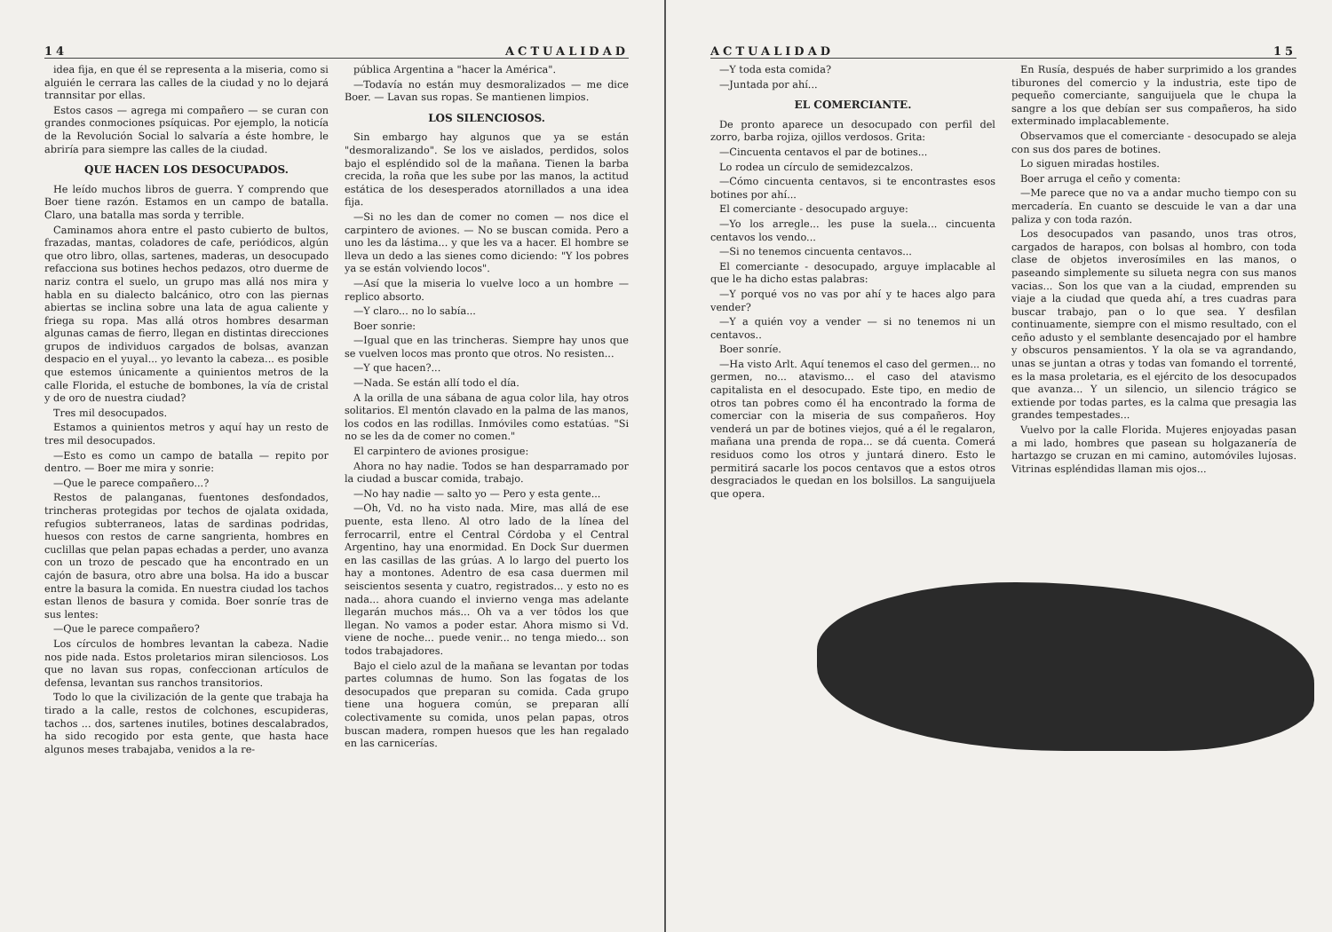14 ACTUALIDAD
idea fija, en que él se representa a la miseria, como si alguién le cerrara las calles de la ciudad y no lo dejará trannsitar por ellas.
Estos casos — agrega mi compañero — se curan con grandes conmociones psíquicas. Por ejemplo, la noticía de la Revolución Social lo salvaría a éste hombre, le abriría para siempre las calles de la ciudad.
QUE HACEN LOS DESOCUPADOS.
He leído muchos libros de guerra. Y comprendo que Boer tiene razón. Estamos en un campo de batalla. Claro, una batalla mas sorda y terrible.
Caminamos ahora entre el pasto cubierto de bultos, frazadas, mantas, coladores de cafe, periódicos, algún que otro libro, ollas, sartenes, maderas, un desocupado refacciona sus botines hechos pedazos, otro duerme de nariz contra el suelo, un grupo mas allá nos mira y habla en su dialecto balcánico, otro con las piernas abiertas se inclina sobre una lata de agua caliente y friega su ropa. Mas allá otros hombres desarman algunas camas de fierro, llegan en distintas direcciones grupos de individuos cargados de bolsas, avanzan despacio en el yuyal... yo levanto la cabeza... es posible que estemos únicamente a quinientos metros de la calle Florida, el estuche de bombones, la vía de cristal y de oro de nuestra ciudad?
Tres mil desocupados.
Estamos a quinientos metros y aquí hay un resto de tres mil desocupados.
—Esto es como un campo de batalla — repito por dentro. — Boer me mira y sonrie:
—Que le parece compañero...?
Restos de palanganas, fuentones desfondados, trincheras protegidas por techos de ojalata oxidada, refugios subterraneos, latas de sardinas podridas, huesos con restos de carne sangrienta, hombres en cuclillas que pelan papas echadas a perder, uno avanza con un trozo de pescado que ha encontrado en un cajón de basura, otro abre una bolsa. Ha ido a buscar entre la basura la comida. En nuestra ciudad los tachos estan llenos de basura y comida. Boer sonríe tras de sus lentes:
—Que le parece compañero?
Los círculos de hombres levantan la cabeza. Nadie nos pide nada. Estos proletarios miran silenciosos. Los que no lavan sus ropas, confeccionan artículos de defensa, levantan sus ranchos transitorios.
Todo lo que la civilización de la gente que trabaja ha tirado a la calle, restos de colchones, escupideras, tachos ... dos, sartenes inutiles, botines descalabrados, ha sido recogido por esta gente, que hasta hace algunos meses trabajaba, venidos a la re-
pública Argentina a "hacer la América".
—Todavía no están muy desmoralizados — me dice Boer. — Lavan sus ropas. Se mantienen limpios.
LOS SILENCIOSOS.
Sin embargo hay algunos que ya se están "desmoralizando". Se los ve aislados, perdidos, solos bajo el espléndido sol de la mañana. Tienen la barba crecida, la roña que les sube por las manos, la actitud estática de los desesperados atornillados a una idea fija.
—Si no les dan de comer no comen — nos dice el carpintero de aviones. — No se buscan comida. Pero a uno les da lástima... y que les va a hacer. El hombre se lleva un dedo a las sienes como diciendo: "Y los pobres ya se están volviendo locos".
—Así que la miseria lo vuelve loco a un hombre — replico absorto.
—Y claro... no lo sabía...
Boer sonrie:
—Igual que en las trincheras. Siempre hay unos que se vuelven locos mas pronto que otros. No resisten...
—Y que hacen?...
—Nada. Se están allí todo el día.
A la orilla de una sábana de agua color lila, hay otros solitarios. El mentón clavado en la palma de las manos, los codos en las rodillas. Inmóviles como estatúas. "Si no se les da de comer no comen."
El carpintero de aviones prosigue:
Ahora no hay nadie. Todos se han desparramado por la ciudad a buscar comida, trabajo.
—No hay nadie — salto yo — Pero y esta gente...
—Oh, Vd. no ha visto nada. Mire, mas allá de ese puente, esta lleno. Al otro lado de la línea del ferrocarril, entre el Central Córdoba y el Central Argentino, hay una enormidad. En Dock Sur duermen en las casillas de las grúas. A lo largo del puerto los hay a montones. Adentro de esa casa duermen mil seiscientos sesenta y cuatro, registrados... y esto no es nada... ahora cuando el invierno venga mas adelante llegarán muchos más... Oh va a ver tôdos los que llegan. No vamos a poder estar. Ahora mismo si Vd. viene de noche... puede venir... no tenga miedo... son todos trabajadores.
Bajo el cielo azul de la mañana se levantan por todas partes columnas de humo. Son las fogatas de los desocupados que preparan su comida. Cada grupo tiene una hoguera común, se preparan allí colectivamente su comida, unos pelan papas, otros buscan madera, rompen huesos que les han regalado en las carnicerías.
ACTUALIDAD 15
—Y toda esta comida?
—Juntada por ahí...
EL COMERCIANTE.
De pronto aparece un desocupado con perfil del zorro, barba rojiza, ojillos verdosos. Grita:
—Cincuenta centavos el par de botines...
Lo rodea un círculo de semidezcalzos.
—Cómo cincuenta centavos, si te encontrastes esos botines por ahí...
El comerciante - desocupado arguye:
—Yo los arregle... les puse la suela... cincuenta centavos los vendo...
—Si no tenemos cincuenta centavos...
El comerciante - desocupado, arguye implacable al que le ha dicho estas palabras:
—Y porqué vos no vas por ahí y te haces algo para vender?
—Y a quién voy a vender — si no tenemos ni un centavos..
Boer sonríe.
—Ha visto Arlt. Aquí tenemos el caso del germen... no germen, no... atavismo... el caso del atavismo capitalista en el desocupado. Este tipo, en medio de otros tan pobres como él ha encontrado la forma de comerciar con la miseria de sus compañeros. Hoy venderá un par de botines viejos, qué a él le regalaron, mañana una prenda de ropa... se dá cuenta. Comerá residuos como los otros y juntará dinero. Esto le permitirá sacarle los pocos centavos que a estos otros desgraciados le quedan en los bolsillos. La sanguijuela que opera.
En Rusía, después de haber surprimido a los grandes tiburones del comercio y la industria, este tipo de pequeño comerciante, sanguijuela que le chupa la sangre a los que debían ser sus compañeros, ha sido exterminado implacablemente.
Observamos que el comerciante - desocupado se aleja con sus dos pares de botines.
Lo siguen miradas hostiles.
Boer arruga el ceño y comenta:
—Me parece que no va a andar mucho tiempo con su mercadería. En cuanto se descuide le van a dar una paliza y con toda razón.
Los desocupados van pasando, unos tras otros, cargados de harapos, con bolsas al hombro, con toda clase de objetos inverosímiles en las manos, o paseando simplemente su silueta negra con sus manos vacias... Son los que van a la ciudad, emprenden su viaje a la ciudad que queda ahí, a tres cuadras para buscar trabajo, pan o lo que sea. Y desfilan continuamente, siempre con el mismo resultado, con el ceño adusto y el semblante desencajado por el hambre y obscuros pensamientos. Y la ola se va agrandando, unas se juntan a otras y todas van fomando el torrenté, es la masa proletaria, es el ejército de los desocupados que avanza... Y un silencio, un silencio trágico se extiende por todas partes, es la calma que presagia las grandes tempestades...
Vuelvo por la calle Florida. Mujeres enjoyadas pasan a mi lado, hombres que pasean su holgazanería de hartazgo se cruzan en mi camino, automóviles lujosas. Vitrinas espléndidas llaman mis ojos...